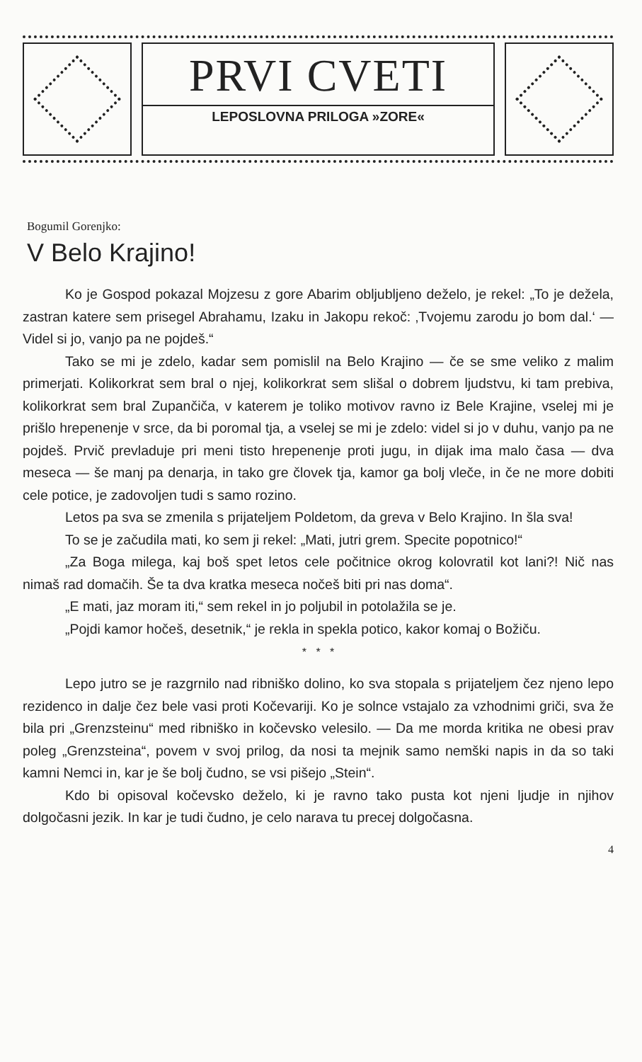PRVI CVETI
LEPOSLOVNA PRILOGA »ZORE«
Bogumil Gorenjko:
V Belo Krajino!
Ko je Gospod pokazal Mojzesu z gore Abarim obljubljeno deželo, je rekel: „To je dežela, zastran katere sem prisegel Abrahamu, Izaku in Jakopu rekoč: ‚Tvojemu zarodu jo bom dal.‘ — Videl si jo, vanjo pa ne pojdeš.“
Tako se mi je zdelo, kadar sem pomislil na Belo Krajino — če se sme veliko z malim primerjati. Kolikorkrat sem bral o njej, kolikorkrat sem slišal o dobrem ljudstvu, ki tam prebiva, kolikorkrat sem bral Zupančiča, v katerem je toliko motivov ravno iz Bele Krajine, vselej mi je prišlo hrepenenje v srce, da bi poromal tja, a vselej se mi je zdelo: videl si jo v duhu, vanjo pa ne pojdeš. Prvič prevladuje pri meni tisto hrepenenje proti jugu, in dijak ima malo časa — dva meseca — še manj pa denarja, in tako gre človek tja, kamor ga bolj vleče, in če ne more dobiti cele potice, je zadovoljen tudi s samo rozino.
Letos pa sva se zmenila s prijateljem Poldetom, da greva v Belo Krajino. In šla sva!
To se je začudila mati, ko sem ji rekel: „Mati, jutri grem. Specite popotnico!“
„Za Boga milega, kaj boš spet letos cele počitnice okrog kolovratil kot lani?! Nič nas nimaš rad domačih. Še ta dva kratka meseca nočeš biti pri nas doma“.
„E mati, jaz moram iti,“ sem rekel in jo poljubil in potolažila se je.
„Pojdi kamor hočeš, desetnik,“ je rekla in spekla potico, kakor komaj o Božiču.
* * *
Lepo jutro se je razgrnilo nad ribniško dolino, ko sva stopala s prijateljem čez njeno lepo rezidenco in dalje čez bele vasi proti Kočevariji. Ko je solnce vstajalo za vzhodnimi griči, sva že bila pri „Grenzsteinu“ med ribniško in kočevsko velesilo. — Da me morda kritika ne obesi prav poleg „Grenzsteina“, povem v svoj prilog, da nosi ta mejnik samo nemški napis in da so taki kamni Nemci in, kar je še bolj čudno, se vsi pišejo „Stein“.
Kdo bi opisoval kočevsko deželo, ki je ravno tako pusta kot njeni ljudje in njihov dolgočasni jezik. In kar je tudi čudno, je celo narava tu precej dolgočasna.
4